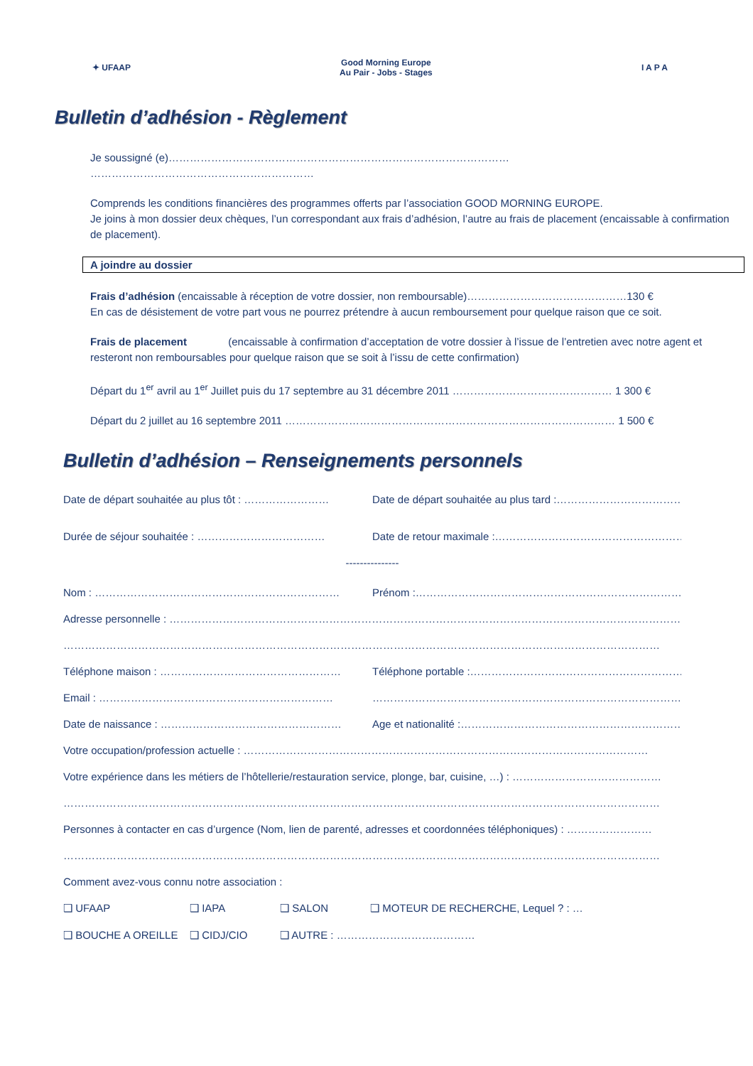✦ UFAAP
Good Morning Europe
Au Pair - Jobs - Stages
I A P A
Bulletin d’adhésion - Règlement
Je soussigné (e)…………………………………………………………………………………… ………………………………………………………
Comprends les conditions financières des programmes offerts par l’association GOOD MORNING EUROPE.
Je joins à mon dossier deux chèques, l’un correspondant aux frais d’adhésion, l’autre au frais de placement (encaissable à confirmation de placement).
A joindre au dossier
Frais d’adhésion (encaissable à réception de votre dossier, non remboursable)………………………………………130 €
En cas de désistement de votre part vous ne pourrez prétendre à aucun remboursement pour quelque raison que ce soit.
Frais de placement (encaissable à confirmation d’acceptation de votre dossier à l’issue de l’entretien avec notre agent et resteront non remboursables pour quelque raison que se soit à l’issu de cette confirmation)
Départ du 1<sup>er</sup> avril au 1<sup>er</sup> Juillet puis du 17 septembre au 31 décembre 2011 ……………………………………… 1 300 €
Départ du 2 juillet au 16 septembre 2011 ………………………………………………………………………………… 1 500 €
Bulletin d’adhésion – Renseignements personnels
Date de départ souhaitée au plus tôt : …………………… Date de départ souhaitée au plus tard :……………………………………
Durée de séjour souhaitée : ……………………………… Date de retour maximale :………………………………………………………
---------------
Nom : …………………………………………………………… Prénom :…………………………………………………………………………
Adresse personnelle : ………………………………………………………………………………………………………………………………
……………………………………………………………………………………………………………………………………………………
Téléphone maison : …………………………………………… Téléphone portable :…………………………………………………………
Email : ………………………………………………………… …………………………………………………………………………………
Date de naissance : …………………………………………… Age et nationalité :……………………………………………………………
Votre occupation/profession actuelle : ……………………………………………………………………………………………………
Votre expérience dans les métiers de l’hôtellerie/restauration service, plonge, bar, cuisine, …) : ……………………………………
……………………………………………………………………………………………………………………………………………………
Personnes à contacter en cas d’urgence (Nom, lien de parenté, adresses et coordonnées téléphoniques) : ……………………
……………………………………………………………………………………………………………………………………………………
Comment avez-vous connu notre association :
❑ UFAAP ❑ IAPA ❑ SALON ❑ MOTEUR DE RECHERCHE, Lequel ? : …
❑ BOUCHE A OREILLE ❑ CIDJ/CIO ❑ AUTRE : …………………………………